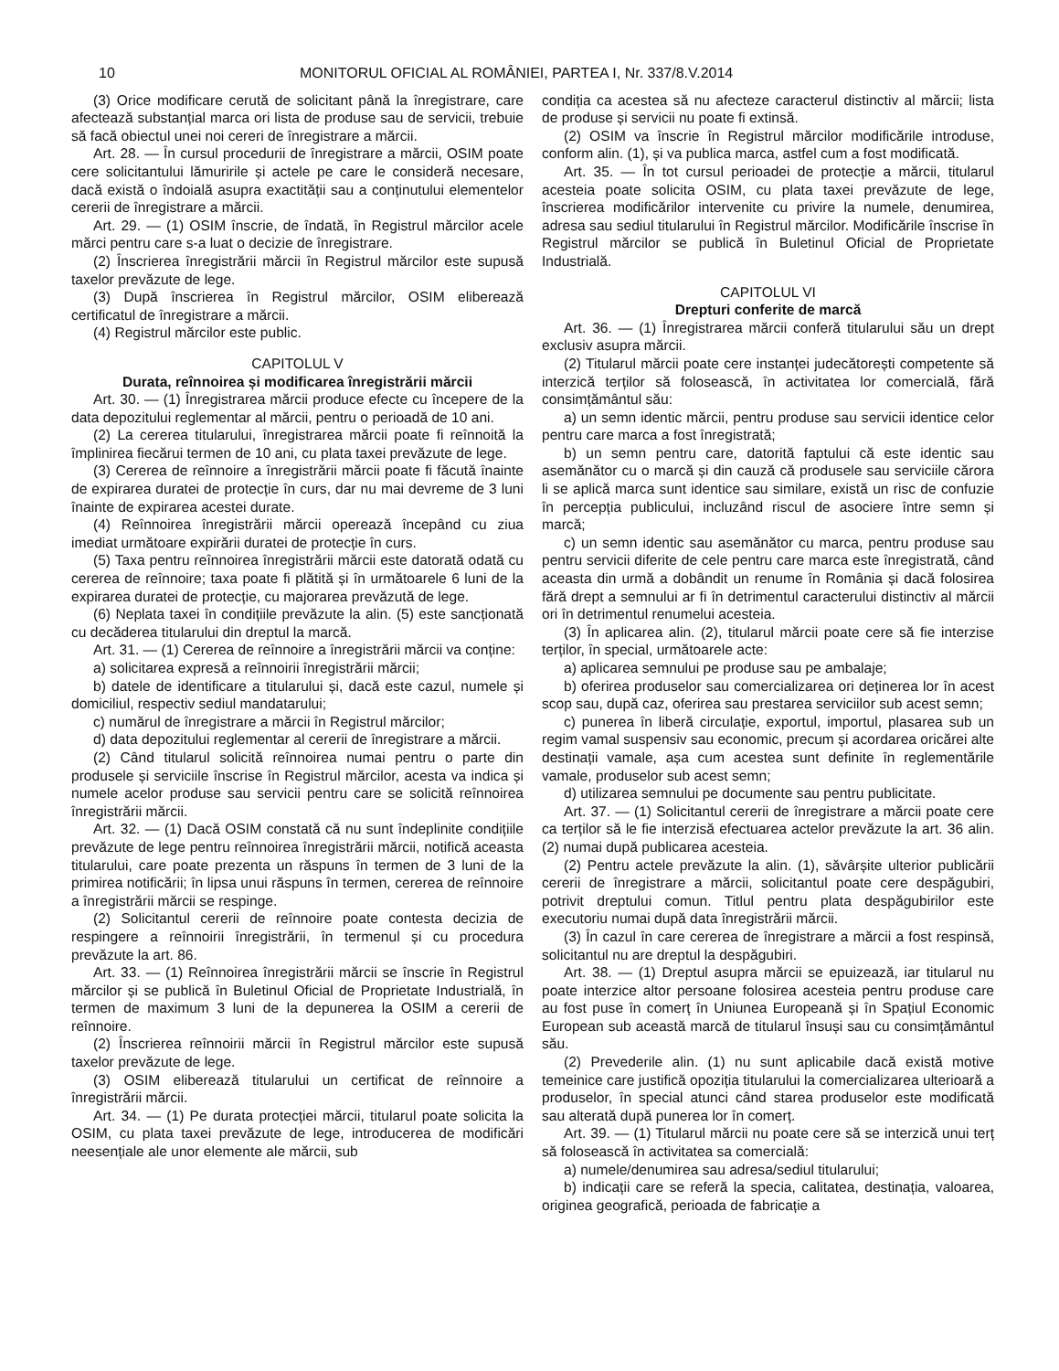10 MONITORUL OFICIAL AL ROMÂNIEI, PARTEA I, Nr. 337/8.V.2014
(3) Orice modificare cerută de solicitant până la înregistrare, care afectează substanțial marca ori lista de produse sau de servicii, trebuie să facă obiectul unei noi cereri de înregistrare a mărcii.
Art. 28. — În cursul procedurii de înregistrare a mărcii, OSIM poate cere solicitantului lămuririle și actele pe care le consideră necesare, dacă există o îndoială asupra exactității sau a conținutului elementelor cererii de înregistrare a mărcii.
Art. 29. — (1) OSIM înscrie, de îndată, în Registrul mărcilor acele mărci pentru care s-a luat o decizie de înregistrare.
(2) Înscrierea înregistrării mărcii în Registrul mărcilor este supusă taxelor prevăzute de lege.
(3) După înscrierea în Registrul mărcilor, OSIM eliberează certificatul de înregistrare a mărcii.
(4) Registrul mărcilor este public.
CAPITOLUL V
Durata, reînnoirea și modificarea înregistrării mărcii
Art. 30. — (1) Înregistrarea mărcii produce efecte cu începere de la data depozitului reglementar al mărcii, pentru o perioadă de 10 ani.
(2) La cererea titularului, înregistrarea mărcii poate fi reînnoită la împlinirea fiecărui termen de 10 ani, cu plata taxei prevăzute de lege.
(3) Cererea de reînnoire a înregistrării mărcii poate fi făcută înainte de expirarea duratei de protecție în curs, dar nu mai devreme de 3 luni înainte de expirarea acestei durate.
(4) Reînnoirea înregistrării mărcii operează începând cu ziua imediat următoare expirării duratei de protecție în curs.
(5) Taxa pentru reînnoirea înregistrării mărcii este datorată odată cu cererea de reînnoire; taxa poate fi plătită și în următoarele 6 luni de la expirarea duratei de protecție, cu majorarea prevăzută de lege.
(6) Neplata taxei în condițiile prevăzute la alin. (5) este sancționată cu decăderea titularului din dreptul la marcă.
Art. 31. — (1) Cererea de reînnoire a înregistrării mărcii va conține:
a) solicitarea expresă a reînnoirii înregistrării mărcii;
b) datele de identificare a titularului și, dacă este cazul, numele și domiciliul, respectiv sediul mandatarului;
c) numărul de înregistrare a mărcii în Registrul mărcilor;
d) data depozitului reglementar al cererii de înregistrare a mărcii.
(2) Când titularul solicită reînnoirea numai pentru o parte din produsele și serviciile înscrise în Registrul mărcilor, acesta va indica și numele acelor produse sau servicii pentru care se solicită reînnoirea înregistrării mărcii.
Art. 32. — (1) Dacă OSIM constată că nu sunt îndeplinite condițiile prevăzute de lege pentru reînnoirea înregistrării mărcii, notifică aceasta titularului, care poate prezenta un răspuns în termen de 3 luni de la primirea notificării; în lipsa unui răspuns în termen, cererea de reînnoire a înregistrării mărcii se respinge.
(2) Solicitantul cererii de reînnoire poate contesta decizia de respingere a reînnoirii înregistrării, în termenul și cu procedura prevăzute la art. 86.
Art. 33. — (1) Reînnoirea înregistrării mărcii se înscrie în Registrul mărcilor și se publică în Buletinul Oficial de Proprietate Industrială, în termen de maximum 3 luni de la depunerea la OSIM a cererii de reînnoire.
(2) Înscrierea reînnoirii mărcii în Registrul mărcilor este supusă taxelor prevăzute de lege.
(3) OSIM eliberează titularului un certificat de reînnoire a înregistrării mărcii.
Art. 34. — (1) Pe durata protecției mărcii, titularul poate solicita la OSIM, cu plata taxei prevăzute de lege, introducerea de modificări neesențiale ale unor elemente ale mărcii, sub
condiția ca acestea să nu afecteze caracterul distinctiv al mărcii; lista de produse și servicii nu poate fi extinsă.
(2) OSIM va înscrie în Registrul mărcilor modificările introduse, conform alin. (1), și va publica marca, astfel cum a fost modificată.
Art. 35. — În tot cursul perioadei de protecție a mărcii, titularul acesteia poate solicita OSIM, cu plata taxei prevăzute de lege, înscrierea modificărilor intervenite cu privire la numele, denumirea, adresa sau sediul titularului în Registrul mărcilor. Modificările înscrise în Registrul mărcilor se publică în Buletinul Oficial de Proprietate Industrială.
CAPITOLUL VI
Drepturi conferite de marcă
Art. 36. — (1) Înregistrarea mărcii conferă titularului său un drept exclusiv asupra mărcii.
(2) Titularul mărcii poate cere instanței judecătorești competente să interzică terților să folosească, în activitatea lor comercială, fără consimțământul său:
a) un semn identic mărcii, pentru produse sau servicii identice celor pentru care marca a fost înregistrată;
b) un semn pentru care, datorită faptului că este identic sau asemănător cu o marcă și din cauză că produsele sau serviciile cărora li se aplică marca sunt identice sau similare, există un risc de confuzie în percepția publicului, incluzând riscul de asociere între semn și marcă;
c) un semn identic sau asemănător cu marca, pentru produse sau pentru servicii diferite de cele pentru care marca este înregistrată, când aceasta din urmă a dobândit un renume în România și dacă folosirea fără drept a semnului ar fi în detrimentul caracterului distinctiv al mărcii ori în detrimentul renumelui acesteia.
(3) În aplicarea alin. (2), titularul mărcii poate cere să fie interzise terților, în special, următoarele acte:
a) aplicarea semnului pe produse sau pe ambalaje;
b) oferirea produselor sau comercializarea ori deținerea lor în acest scop sau, după caz, oferirea sau prestarea serviciilor sub acest semn;
c) punerea în liberă circulație, exportul, importul, plasarea sub un regim vamal suspensiv sau economic, precum și acordarea oricărei alte destinații vamale, așa cum acestea sunt definite în reglementările vamale, produselor sub acest semn;
d) utilizarea semnului pe documente sau pentru publicitate.
Art. 37. — (1) Solicitantul cererii de înregistrare a mărcii poate cere ca terților să le fie interzisă efectuarea actelor prevăzute la art. 36 alin. (2) numai după publicarea acesteia.
(2) Pentru actele prevăzute la alin. (1), săvârșite ulterior publicării cererii de înregistrare a mărcii, solicitantul poate cere despăgubiri, potrivit dreptului comun. Titlul pentru plata despăgubirilor este executoriu numai după data înregistrării mărcii.
(3) În cazul în care cererea de înregistrare a mărcii a fost respinsă, solicitantul nu are dreptul la despăgubiri.
Art. 38. — (1) Dreptul asupra mărcii se epuizează, iar titularul nu poate interzice altor persoane folosirea acesteia pentru produse care au fost puse în comerț în Uniunea Europeană și în Spațiul Economic European sub această marcă de titularul însuși sau cu consimțământul său.
(2) Prevederile alin. (1) nu sunt aplicabile dacă există motive temeinice care justifică opoziția titularului la comercializarea ulterioară a produselor, în special atunci când starea produselor este modificată sau alterată după punerea lor în comerț.
Art. 39. — (1) Titularul mărcii nu poate cere să se interzică unui terț să folosească în activitatea sa comercială:
a) numele/denumirea sau adresa/sediul titularului;
b) indicații care se referă la specia, calitatea, destinația, valoarea, originea geografică, perioada de fabricație a